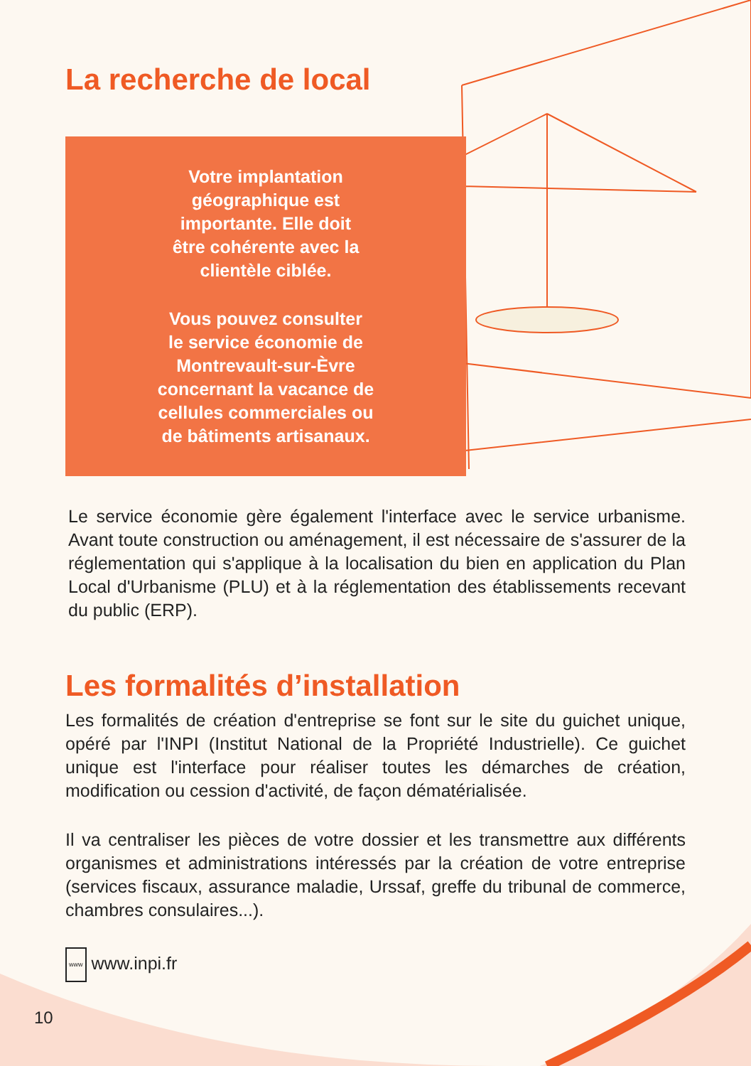La recherche de local
Votre implantation
géographique est
importante. Elle doit
être cohérente avec la
clientèle ciblée.
Vous pouvez consulter
le service économie de
Montrevault-sur-Èvre
concernant la vacance de
cellules commerciales ou
de bâtiments artisanaux.
Le service économie gère également l'interface avec le service urbanisme. Avant toute construction ou aménagement, il est nécessaire de s'assurer de la réglementation qui s'applique à la localisation du bien en application du Plan Local d'Urbanisme (PLU) et à la réglementation des établissements recevant du public (ERP).
Les formalités d’installation
Les formalités de création d'entreprise se font sur le site du guichet unique, opéré par l'INPI (Institut National de la Propriété Industrielle). Ce guichet unique est l'interface pour réaliser toutes les démarches de création, modification ou cession d'activité, de façon dématérialisée.
Il va centraliser les pièces de votre dossier et les transmettre aux différents organismes et administrations intéressés par la création de votre entreprise (services fiscaux, assurance maladie, Urssaf, greffe du tribunal de commerce, chambres consulaires...).
www www.inpi.fr
10